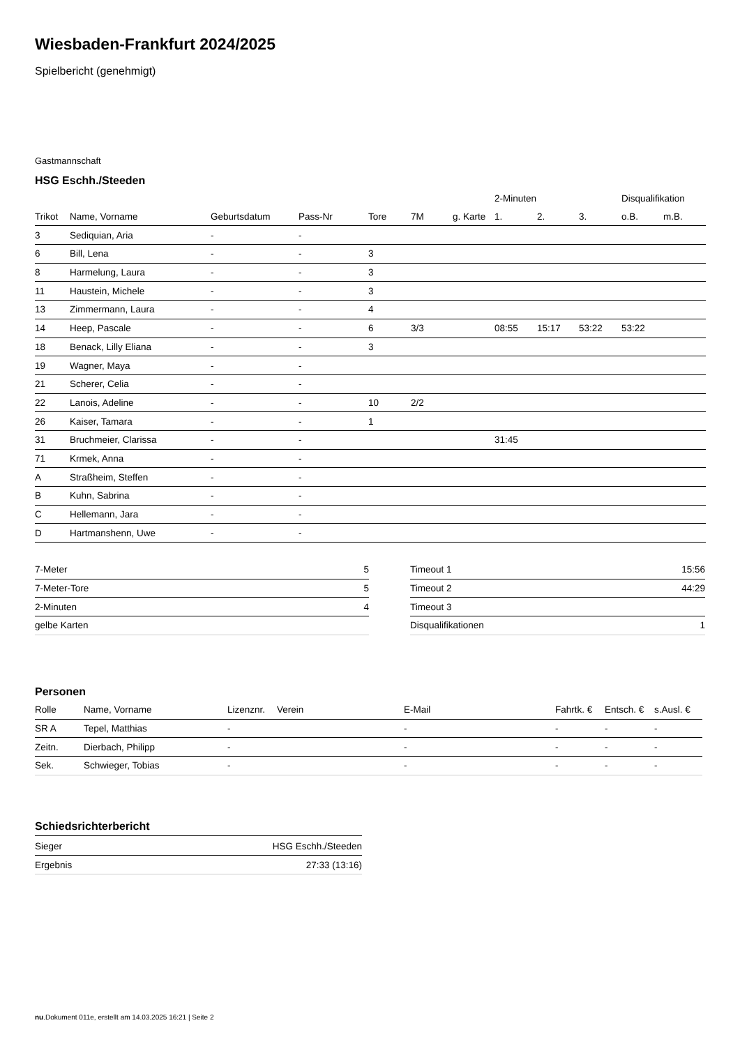Wiesbaden-Frankfurt 2024/2025
Spielbericht (genehmigt)
Gastmannschaft
HSG Eschh./Steeden
| | | | | | | | 2-Minuten | | | Disqualifikation | |
| --- | --- | --- | --- | --- | --- | --- | --- | --- | --- | --- | --- |
| Trikot | Name, Vorname | Geburtsdatum | Pass-Nr | Tore | 7M | g. Karte | 1. | 2. | 3. | o.B. | m.B. |
| 3 | Sediquian, Aria | - | - | | | | | | | | |
| 6 | Bill, Lena | - | - | 3 | | | | | | | |
| 8 | Harmelung, Laura | - | - | 3 | | | | | | | |
| 11 | Haustein, Michele | - | - | 3 | | | | | | | |
| 13 | Zimmermann, Laura | - | - | 4 | | | | | | | |
| 14 | Heep, Pascale | - | - | 6 | 3/3 | | 08:55 | 15:17 | 53:22 | 53:22 | |
| 18 | Benack, Lilly Eliana | - | - | 3 | | | | | | | |
| 19 | Wagner, Maya | - | - | | | | | | | | |
| 21 | Scherer, Celia | - | - | | | | | | | | |
| 22 | Lanois, Adeline | - | - | 10 | 2/2 | | | | | | |
| 26 | Kaiser, Tamara | - | - | 1 | | | | | | | |
| 31 | Bruchmeier, Clarissa | - | - | | | | 31:45 | | | | |
| 71 | Krmek, Anna | - | - | | | | | | | | |
| A | Straßheim, Steffen | - | - | | | | | | | | |
| B | Kuhn, Sabrina | - | - | | | | | | | | |
| C | Hellemann, Jara | - | - | | | | | | | | |
| D | Hartmanshenn, Uwe | - | - | | | | | | | | |
| 7-Meter | 5 |
| 7-Meter-Tore | 5 |
| 2-Minuten | 4 |
| gelbe Karten | |
| Timeout 1 | 15:56 |
| Timeout 2 | 44:29 |
| Timeout 3 | |
| Disqualifikationen | 1 |
Personen
| Rolle | Name, Vorname | Lizenznr. | Verein | E-Mail | Fahrtk. € | Entsch. € | s.Ausl. € |
| --- | --- | --- | --- | --- | --- | --- | --- |
| SR A | Tepel, Matthias | - | | - | - | - | - |
| Zeitn. | Dierbach, Philipp | - | | - | - | - | - |
| Sek. | Schwieger, Tobias | - | | - | - | - | - |
Schiedsrichterbericht
| Sieger | HSG Eschh./Steeden |
| Ergebnis | 27:33 (13:16) |
nu.Dokument 011e, erstellt am 14.03.2025 16:21 | Seite 2